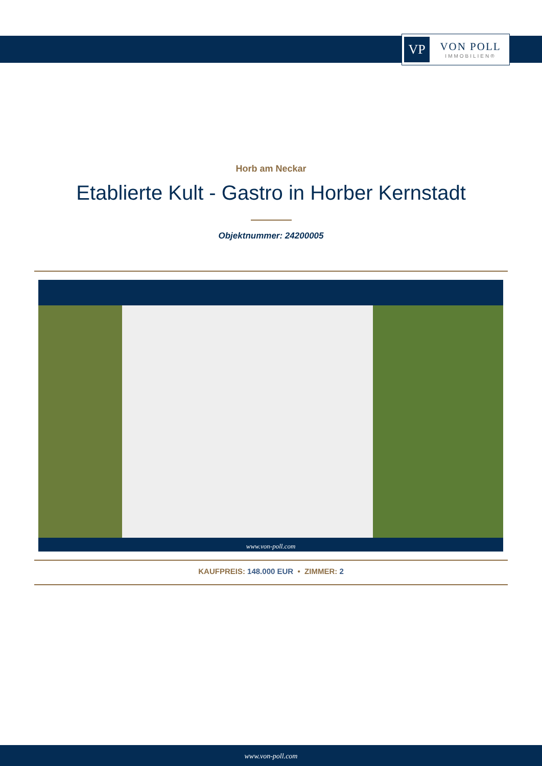VP
VON POLL
IMMOBILIEN®
Horb am Neckar
Etablierte Kult - Gastro in Horber Kernstadt
Objektnummer: 24200005
www.von-poll.com
KAUFPREIS: 148.000 EUR • ZIMMER: 2
www.von-poll.com